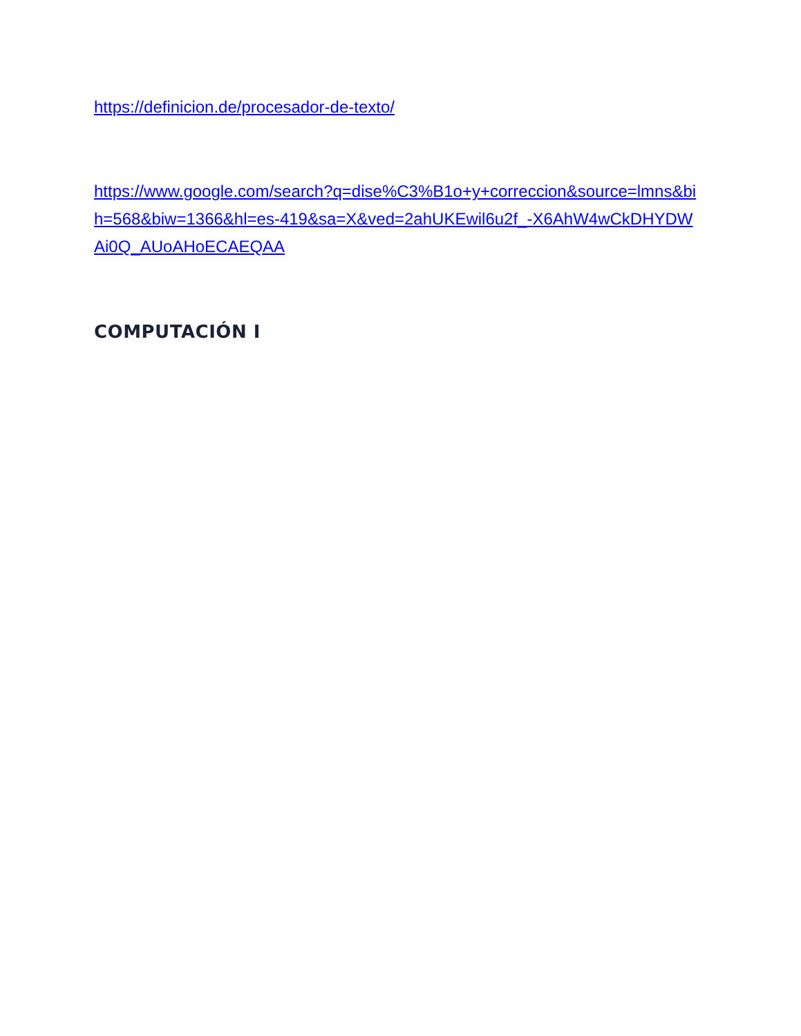https://definicion.de/procesador-de-texto/
https://www.google.com/search?q=dise%C3%B1o+y+correccion&source=lmns&bih=568&biw=1366&hl=es-419&sa=X&ved=2ahUKEwil6u2f_-X6AhW4wCkDHYDWAi0Q_AUoAHoECAEQAA
COMPUTACIÓN I